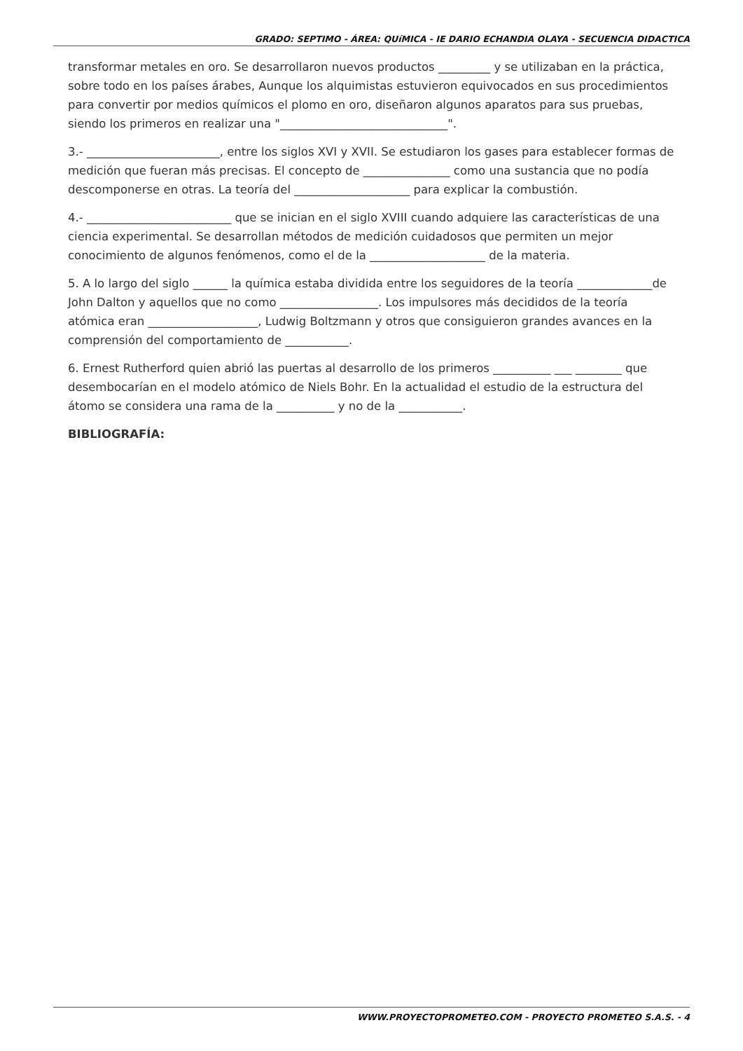GRADO: SEPTIMO - ÁREA: QUíMICA - IE DARIO ECHANDIA OLAYA - SECUENCIA DIDACTICA
transformar metales en oro. Se desarrollaron nuevos productos _________ y se utilizaban en la práctica, sobre todo en los países árabes, Aunque los alquimistas estuvieron equivocados en sus procedimientos para convertir por medios químicos el plomo en oro, diseñaron algunos aparatos para sus pruebas, siendo los primeros en realizar una "_____________________________".
3.- _______________________, entre los siglos XVI y XVII. Se estudiaron los gases para establecer formas de medición que fueran más precisas. El concepto de _______________ como una sustancia que no podía descomponerse en otras. La teoría del ____________________ para explicar la combustión.
4.- _________________________ que se inician en el siglo XVIII cuando adquiere las características de una ciencia experimental. Se desarrollan métodos de medición cuidadosos que permiten un mejor conocimiento de algunos fenómenos, como el de la ____________________ de la materia.
5. A lo largo del siglo ______ la química estaba dividida entre los seguidores de la teoría _____________de John Dalton y aquellos que no como _________________. Los impulsores más decididos de la teoría atómica eran ___________________, Ludwig Boltzmann y otros que consiguieron grandes avances en la comprensión del comportamiento de ___________.
6. Ernest Rutherford quien abrió las puertas al desarrollo de los primeros __________ ___ ________ que desembocarían en el modelo atómico de Niels Bohr. En la actualidad el estudio de la estructura del átomo se considera una rama de la __________ y no de la ___________.
BIBLIOGRAFÍA:
WWW.PROYECTOPROMETEO.COM - PROYECTO PROMETEO S.A.S. - 4